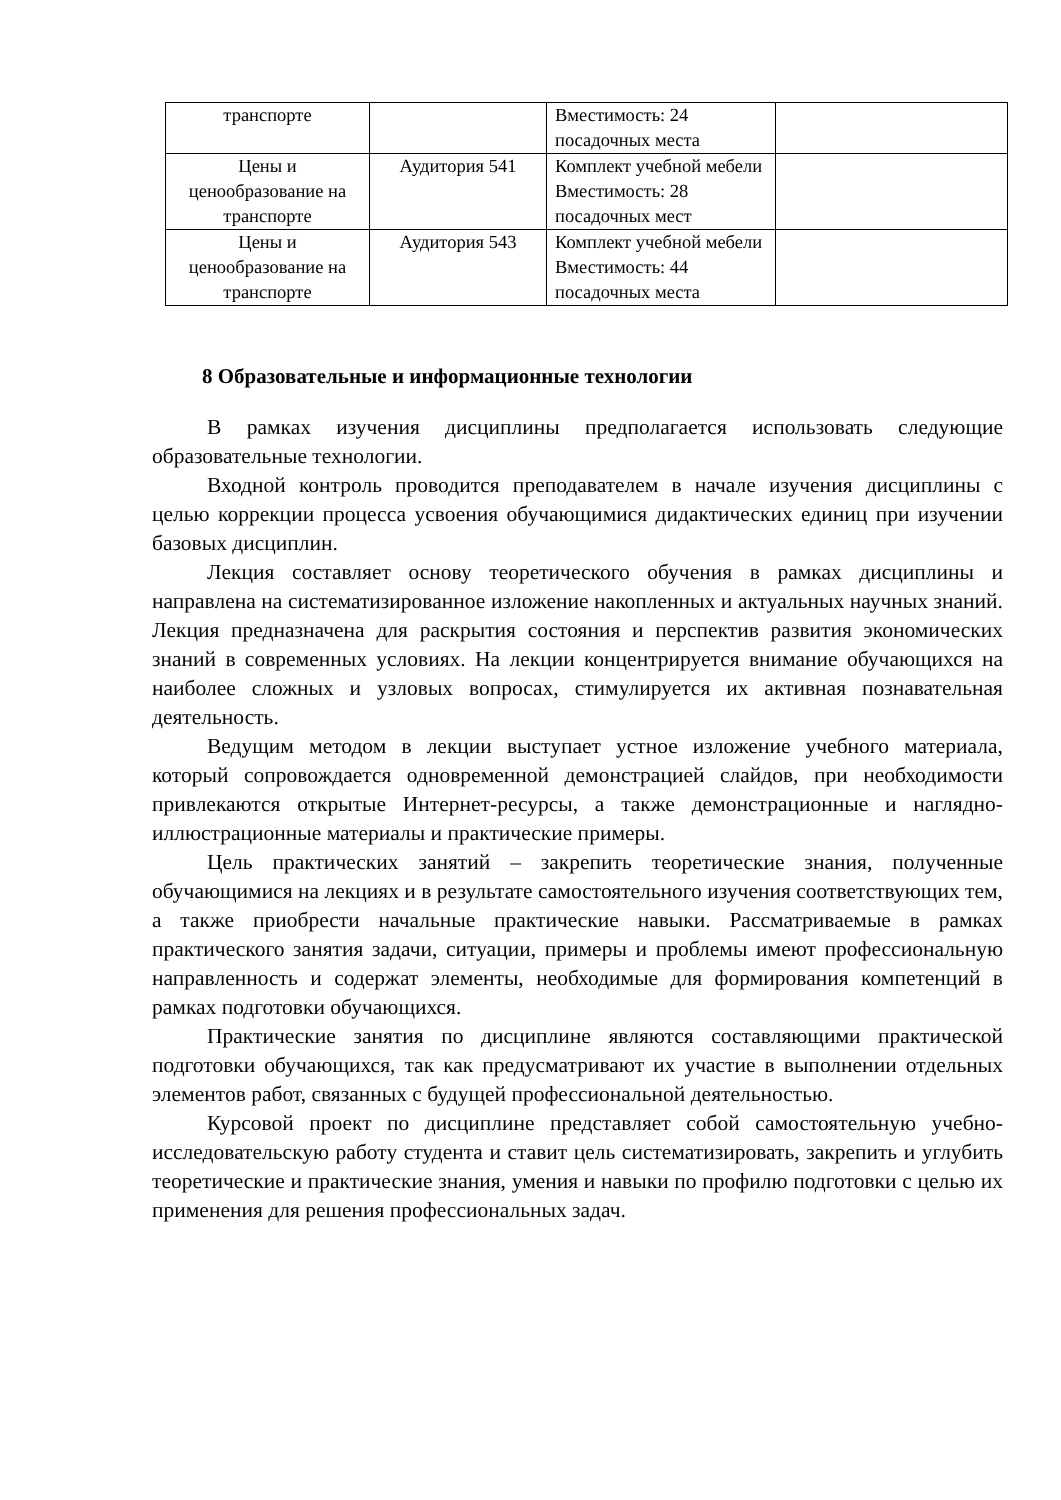| транспорте | | Вместимость: 24 посадочных места | |
| Цены и ценообразование на транспорте | Аудитория 541 | Комплект учебной мебели Вместимость: 28 посадочных мест | |
| Цены и ценообразование на транспорте | Аудитория 543 | Комплект учебной мебели Вместимость: 44 посадочных места | |
8 Образовательные и информационные технологии
В рамках изучения дисциплины предполагается использовать следующие образовательные технологии.
Входной контроль проводится преподавателем в начале изучения дисциплины с целью коррекции процесса усвоения обучающимися дидактических единиц при изучении базовых дисциплин.
Лекция составляет основу теоретического обучения в рамках дисциплины и направлена на систематизированное изложение накопленных и актуальных научных знаний. Лекция предназначена для раскрытия состояния и перспектив развития экономических знаний в современных условиях. На лекции концентрируется внимание обучающихся на наиболее сложных и узловых вопросах, стимулируется их активная познавательная деятельность.
Ведущим методом в лекции выступает устное изложение учебного материала, который сопровождается одновременной демонстрацией слайдов, при необходимости привлекаются открытые Интернет-ресурсы, а также демонстрационные и наглядно-иллюстрационные материалы и практические примеры.
Цель практических занятий – закрепить теоретические знания, полученные обучающимися на лекциях и в результате самостоятельного изучения соответствующих тем, а также приобрести начальные практические навыки. Рассматриваемые в рамках практического занятия задачи, ситуации, примеры и проблемы имеют профессиональную направленность и содержат элементы, необходимые для формирования компетенций в рамках подготовки обучающихся.
Практические занятия по дисциплине являются составляющими практической подготовки обучающихся, так как предусматривают их участие в выполнении отдельных элементов работ, связанных с будущей профессиональной деятельностью.
Курсовой проект по дисциплине представляет собой самостоятельную учебно-исследовательскую работу студента и ставит цель систематизировать, закрепить и углубить теоретические и практические знания, умения и навыки по профилю подготовки с целью их применения для решения профессиональных задач.